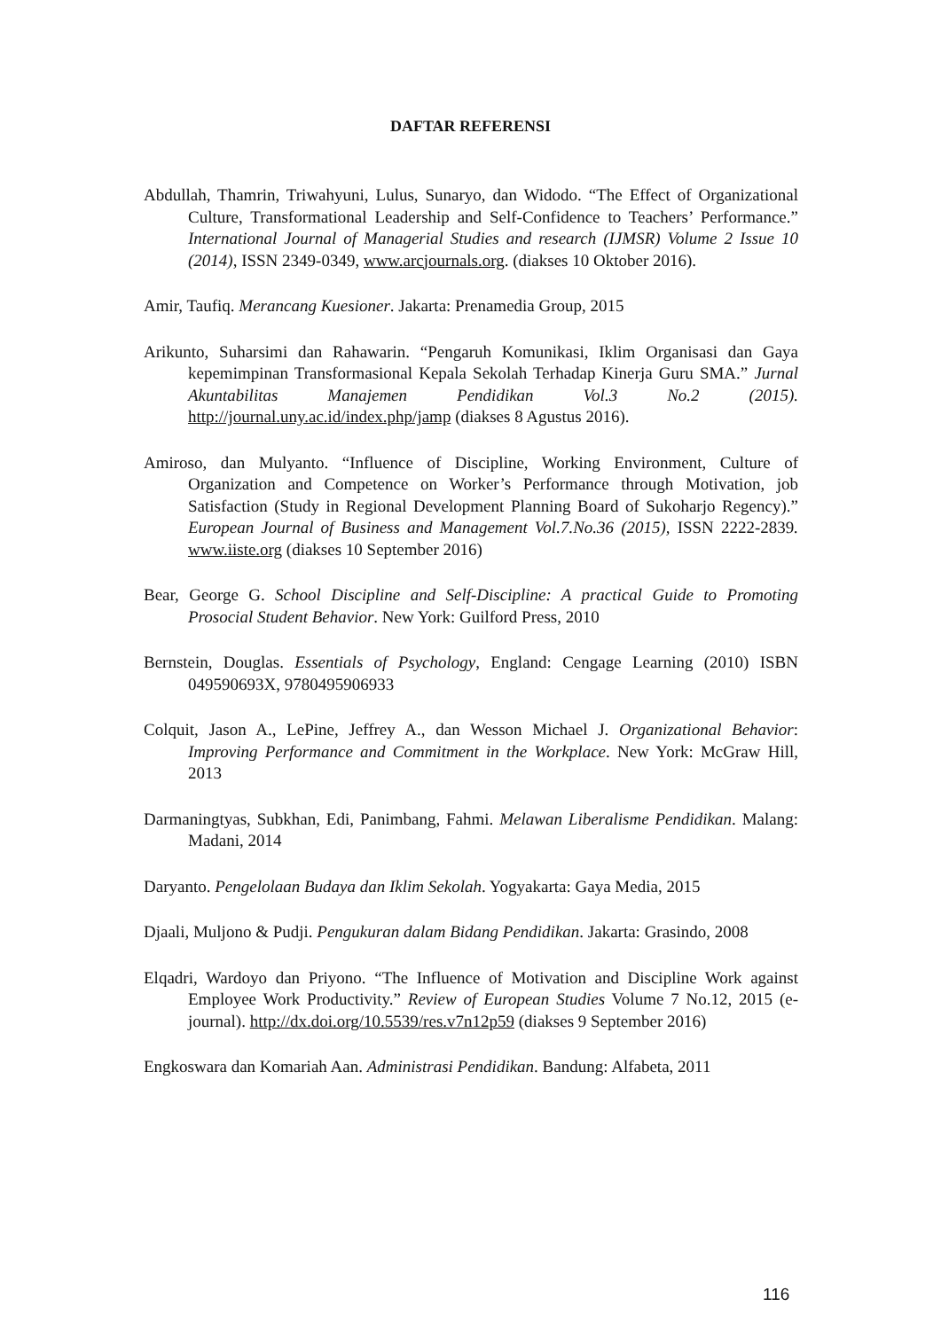DAFTAR REFERENSI
Abdullah, Thamrin, Triwahyuni, Lulus, Sunaryo, dan Widodo. “The Effect of Organizational Culture, Transformational Leadership and Self-Confidence to Teachers’ Performance.” International Journal of Managerial Studies and research (IJMSR) Volume 2 Issue 10 (2014), ISSN 2349-0349, www.arcjournals.org. (diakses 10 Oktober 2016).
Amir, Taufiq. Merancang Kuesioner. Jakarta: Prenamedia Group, 2015
Arikunto, Suharsimi dan Rahawarin. “Pengaruh Komunikasi, Iklim Organisasi dan Gaya kepemimpinan Transformasional Kepala Sekolah Terhadap Kinerja Guru SMA.” Jurnal Akuntabilitas Manajemen Pendidikan Vol.3 No.2 (2015). http://journal.uny.ac.id/index.php/jamp (diakses 8 Agustus 2016).
Amiroso, dan Mulyanto. “Influence of Discipline, Working Environment, Culture of Organization and Competence on Worker’s Performance through Motivation, job Satisfaction (Study in Regional Development Planning Board of Sukoharjo Regency).” European Journal of Business and Management Vol.7.No.36 (2015), ISSN 2222-2839. www.iiste.org (diakses 10 September 2016)
Bear, George G. School Discipline and Self-Discipline: A practical Guide to Promoting Prosocial Student Behavior. New York: Guilford Press, 2010
Bernstein, Douglas. Essentials of Psychology, England: Cengage Learning (2010) ISBN 049590693X, 9780495906933
Colquit, Jason A., LePine, Jeffrey A., dan Wesson Michael J. Organizational Behavior: Improving Performance and Commitment in the Workplace. New York: McGraw Hill, 2013
Darmaningtyas, Subkhan, Edi, Panimbang, Fahmi. Melawan Liberalisme Pendidikan. Malang: Madani, 2014
Daryanto. Pengelolaan Budaya dan Iklim Sekolah. Yogyakarta: Gaya Media, 2015
Djaali, Muljono & Pudji. Pengukuran dalam Bidang Pendidikan. Jakarta: Grasindo, 2008
Elqadri, Wardoyo dan Priyono. “The Influence of Motivation and Discipline Work against Employee Work Productivity.” Review of European Studies Volume 7 No.12, 2015 (e-journal). http://dx.doi.org/10.5539/res.v7n12p59 (diakses 9 September 2016)
Engkoswara dan Komariah Aan. Administrasi Pendidikan. Bandung: Alfabeta, 2011
116